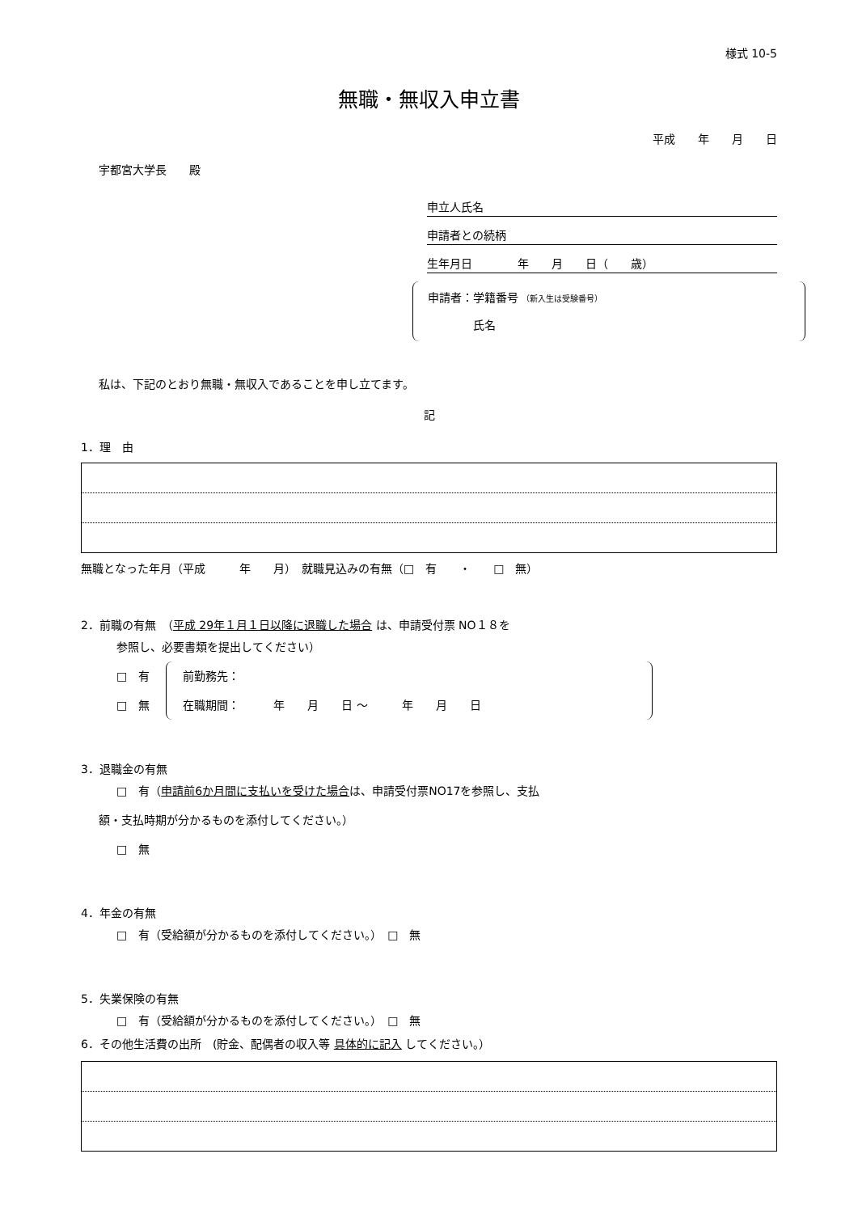様式 10-5
無職・無収入申立書
平成　　年　　月　　日
宇都宮大学長　　殿
申立人氏名
申請者との続柄
生年月日　　　　年　　月　　日（　　歳）
申請者：学籍番号 （新入生は受験番号）
　　　　氏名
私は、下記のとおり無職・無収入であることを申し立てます。
記
1．理　由
無職となった年月（平成　　　年　　月）　就職見込みの有無（□　有　　・　　□　無）
2．前職の有無　（平成 29年１月１日以降に退職した場合 は、申請受付票 NO１８を
参照し、必要書類を提出してください）
□　有
□　無
前勤務先：
在職期間：　　　年　　月　　日 ～　　　年　　月　　日
3．退職金の有無
□　有（申請前6か月間に支払いを受けた場合は、申請受付票NO17を参照し、支払
額・支払時期が分かるものを添付してください。）
□　無
4．年金の有無
□　有（受給額が分かるものを添付してください。）　□　無
5．失業保険の有無
□　有（受給額が分かるものを添付してください。）　□　無
6．その他生活費の出所　(貯金、配偶者の収入等 具体的に記入 してください。）